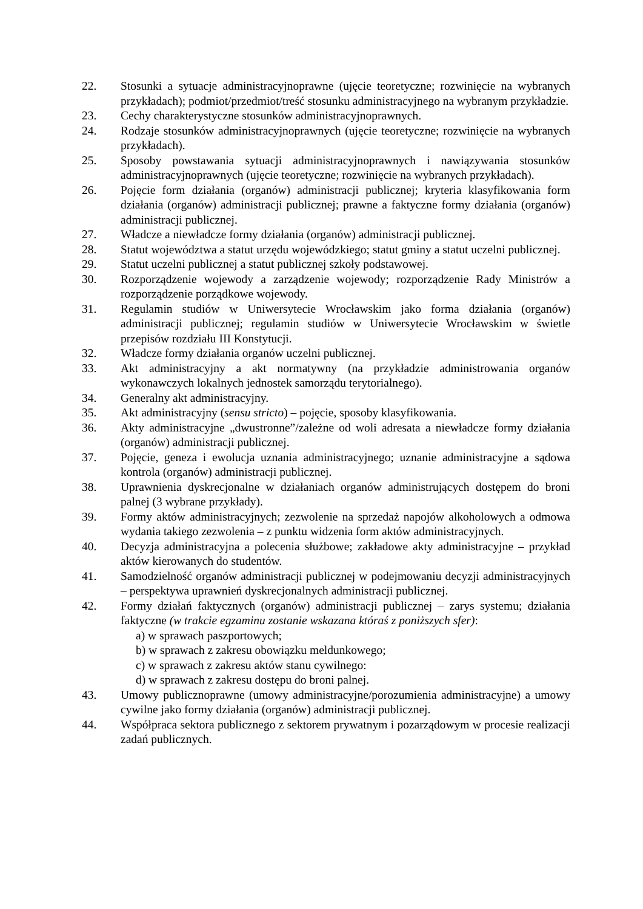22. Stosunki a sytuacje administracyjnoprawne (ujęcie teoretyczne; rozwinięcie na wybranych przykładach); podmiot/przedmiot/treść stosunku administracyjnego na wybranym przykładzie.
23. Cechy charakterystyczne stosunków administracyjnoprawnych.
24. Rodzaje stosunków administracyjnoprawnych (ujęcie teoretyczne; rozwinięcie na wybranych przykładach).
25. Sposoby powstawania sytuacji administracyjnoprawnych i nawiązywania stosunków administracyjnoprawnych (ujęcie teoretyczne; rozwinięcie na wybranych przykładach).
26. Pojęcie form działania (organów) administracji publicznej; kryteria klasyfikowania form działania (organów) administracji publicznej; prawne a faktyczne formy działania (organów) administracji publicznej.
27. Władcze a niewładcze formy działania (organów) administracji publicznej.
28. Statut województwa a statut urzędu wojewódzkiego; statut gminy a statut uczelni publicznej.
29. Statut uczelni publicznej a statut publicznej szkoły podstawowej.
30. Rozporządzenie wojewody a zarządzenie wojewody; rozporządzenie Rady Ministrów a rozporządzenie porządkowe wojewody.
31. Regulamin studiów w Uniwersytecie Wrocławskim jako forma działania (organów) administracji publicznej; regulamin studiów w Uniwersytecie Wrocławskim w świetle przepisów rozdziału III Konstytucji.
32. Władcze formy działania organów uczelni publicznej.
33. Akt administracyjny a akt normatywny (na przykładzie administrowania organów wykonawczych lokalnych jednostek samorządu terytorialnego).
34. Generalny akt administracyjny.
35. Akt administracyjny (sensu stricto) – pojęcie, sposoby klasyfikowania.
36. Akty administracyjne „dwustronne”/zależne od woli adresata a niewładcze formy działania (organów) administracji publicznej.
37. Pojęcie, geneza i ewolucja uznania administracyjnego; uznanie administracyjne a sądowa kontrola (organów) administracji publicznej.
38. Uprawnienia dyskrecjonalne w działaniach organów administrujących dostępem do broni palnej (3 wybrane przykłady).
39. Formy aktów administracyjnych; zezwolenie na sprzedaż napojów alkoholowych a odmowa wydania takiego zezwolenia – z punktu widzenia form aktów administracyjnych.
40. Decyzja administracyjna a polecenia służbowe; zakładowe akty administracyjne – przykład aktów kierowanych do studentów.
41. Samodzielność organów administracji publicznej w podejmowaniu decyzji administracyjnych – perspektywa uprawnień dyskrecjonalnych administracji publicznej.
42. Formy działań faktycznych (organów) administracji publicznej – zarys systemu; działania faktyczne (w trakcie egzaminu zostanie wskazana któraś z poniższych sfer):
a) w sprawach paszportowych;
b) w sprawach z zakresu obowiązku meldunkowego;
c) w sprawach z zakresu aktów stanu cywilnego:
d) w sprawach z zakresu dostępu do broni palnej.
43. Umowy publicznoprawne (umowy administracyjne/porozumienia administracyjne) a umowy cywilne jako formy działania (organów) administracji publicznej.
44. Współpraca sektora publicznego z sektorem prywatnym i pozarządowym w procesie realizacji zadań publicznych.